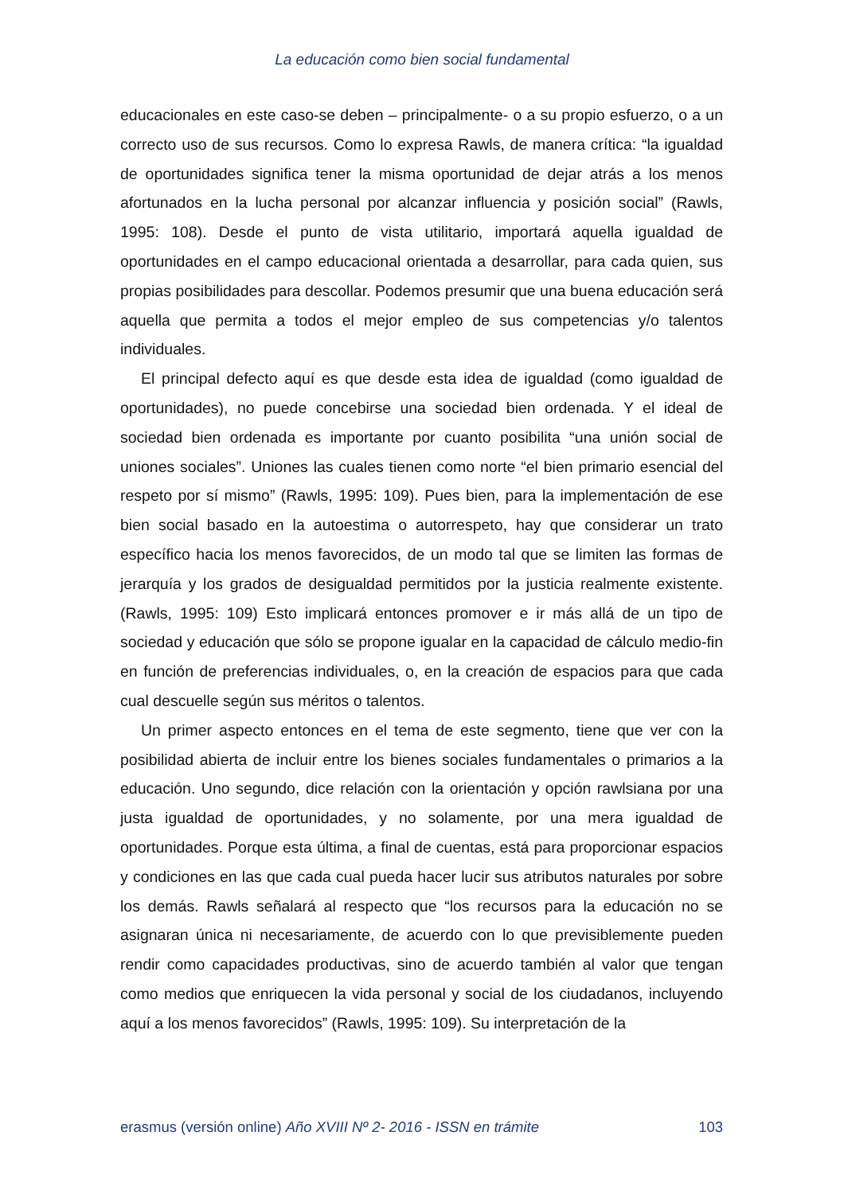La educación como bien social fundamental
educacionales en este caso-se deben – principalmente- o a su propio esfuerzo, o a un correcto uso de sus recursos. Como lo expresa Rawls, de manera crítica: “la igualdad de oportunidades significa tener la misma oportunidad de dejar atrás a los menos afortunados en la lucha personal por alcanzar influencia y posición social” (Rawls, 1995: 108). Desde el punto de vista utilitario, importará aquella igualdad de oportunidades en el campo educacional orientada a desarrollar, para cada quien, sus propias posibilidades para descollar. Podemos presumir que una buena educación será aquella que permita a todos el mejor empleo de sus competencias y/o talentos individuales.
El principal defecto aquí es que desde esta idea de igualdad (como igualdad de oportunidades), no puede concebirse una sociedad bien ordenada. Y el ideal de sociedad bien ordenada es importante por cuanto posibilita “una unión social de uniones sociales”. Uniones las cuales tienen como norte “el bien primario esencial del respeto por sí mismo” (Rawls, 1995: 109). Pues bien, para la implementación de ese bien social basado en la autoestima o autorrespeto, hay que considerar un trato específico hacia los menos favorecidos, de un modo tal que se limiten las formas de jerarquía y los grados de desigualdad permitidos por la justicia realmente existente. (Rawls, 1995: 109) Esto implicará entonces promover e ir más allá de un tipo de sociedad y educación que sólo se propone igualar en la capacidad de cálculo medio-fin en función de preferencias individuales, o, en la creación de espacios para que cada cual descuelle según sus méritos o talentos.
Un primer aspecto entonces en el tema de este segmento, tiene que ver con la posibilidad abierta de incluir entre los bienes sociales fundamentales o primarios a la educación. Uno segundo, dice relación con la orientación y opción rawlsiana por una justa igualdad de oportunidades, y no solamente, por una mera igualdad de oportunidades. Porque esta última, a final de cuentas, está para proporcionar espacios y condiciones en las que cada cual pueda hacer lucir sus atributos naturales por sobre los demás. Rawls señalará al respecto que “los recursos para la educación no se asignaran única ni necesariamente, de acuerdo con lo que previsiblemente pueden rendir como capacidades productivas, sino de acuerdo también al valor que tengan como medios que enriquecen la vida personal y social de los ciudadanos, incluyendo aquí a los menos favorecidos” (Rawls, 1995: 109). Su interpretación de la
erasmus (versión online) Año XVIII Nº 2- 2016 - ISSN en trámite 103